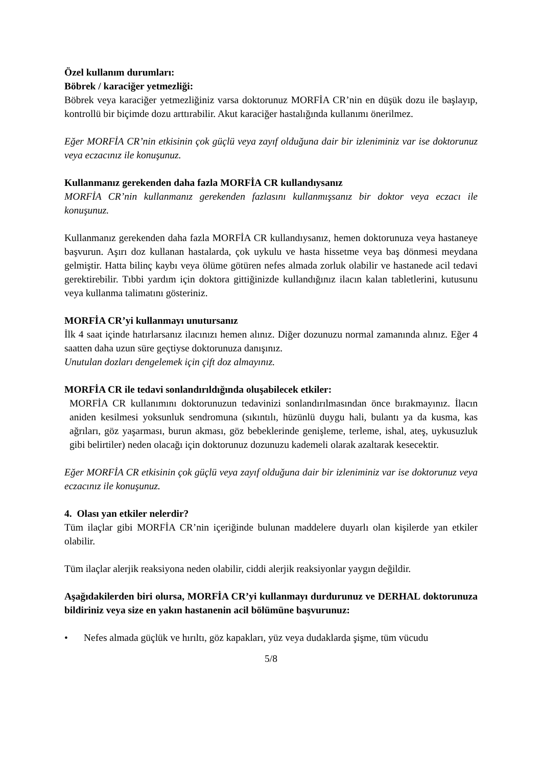Özel kullanım durumları:
Böbrek / karaciğer yetmezliği:
Böbrek veya karaciğer yetmezliğiniz varsa doktorunuz MORFİA CR’nin en düşük dozu ile başlayıp, kontrollü bir biçimde dozu arttırabilir. Akut karaciğer hastalığında kullanımı önerilmez.
Eğer MORFİA CR’nin etkisinin çok güçlü veya zayıf olduğuna dair bir izleniminiz var ise doktorunuz veya eczacınız ile konuşunuz.
Kullanmanız gerekenden daha fazla MORFİA CR kullandıysanız
MORFİA CR’nin kullanmanız gerekenden fazlasını kullanmışsanız bir doktor veya eczacı ile konuşunuz.
Kullanmanız gerekenden daha fazla MORFİA CR kullandıysanız, hemen doktorunuza veya hastaneye başvurun. Aşırı doz kullanan hastalarda, çok uykulu ve hasta hissetme veya baş dönmesi meydana gelmiştir. Hatta bilinç kaybı veya ölüme götüren nefes almada zorluk olabilir ve hastanede acil tedavi gerektirebilir. Tıbbi yardım için doktora gittiğinizde kullandığınız ilacın kalan tabletlerini, kutusunu veya kullanma talimatını gösteriniz.
MORFİA CR’yi kullanmayı unutursanız
İlk 4 saat içinde hatırlarsanız ilacınızı hemen alınız. Diğer dozunuzu normal zamanında alınız. Eğer 4 saatten daha uzun süre geçtiyse doktorunuza danışınız.
Unutulan dozları dengelemek için çift doz almayınız.
MORFİA CR ile tedavi sonlandırıldığında oluşabilecek etkiler:
MORFİA CR kullanımını doktorunuzun tedavinizi sonlandırılmasından önce bırakmayınız. İlacın aniden kesilmesi yoksunluk sendromuna (sıkıntılı, hüzünlü duygu hali, bulantı ya da kusma, kas ağrıları, göz yaşarması, burun akması, göz bebeklerinde genişleme, terleme, ishal, ateş, uykusuzluk gibi belirtiler) neden olacağı için doktorunuz dozunuzu kademeli olarak azaltarak kesecektir.
Eğer MORFİA CR etkisinin çok güçlü veya zayıf olduğuna dair bir izleniminiz var ise doktorunuz veya eczacınız ile konuşunuz.
4. Olası yan etkiler nelerdir?
Tüm ilaçlar gibi MORFİA CR’nin içeriğinde bulunan maddelere duyarlı olan kişilerde yan etkiler olabilir.
Tüm ilaçlar alerjik reaksiyona neden olabilir, ciddi alerjik reaksiyonlar yaygın değildir.
Aşağıdakilerden biri olursa, MORFİA CR’yi kullanmayı durdurunuz ve DERHAL doktorunuza bildiriniz veya size en yakın hastanenin acil bölümüne başvurunuz:
• Nefes almada güçlük ve hırıltı, göz kapakları, yüz veya dudaklarda şişme, tüm vücudu
5/8